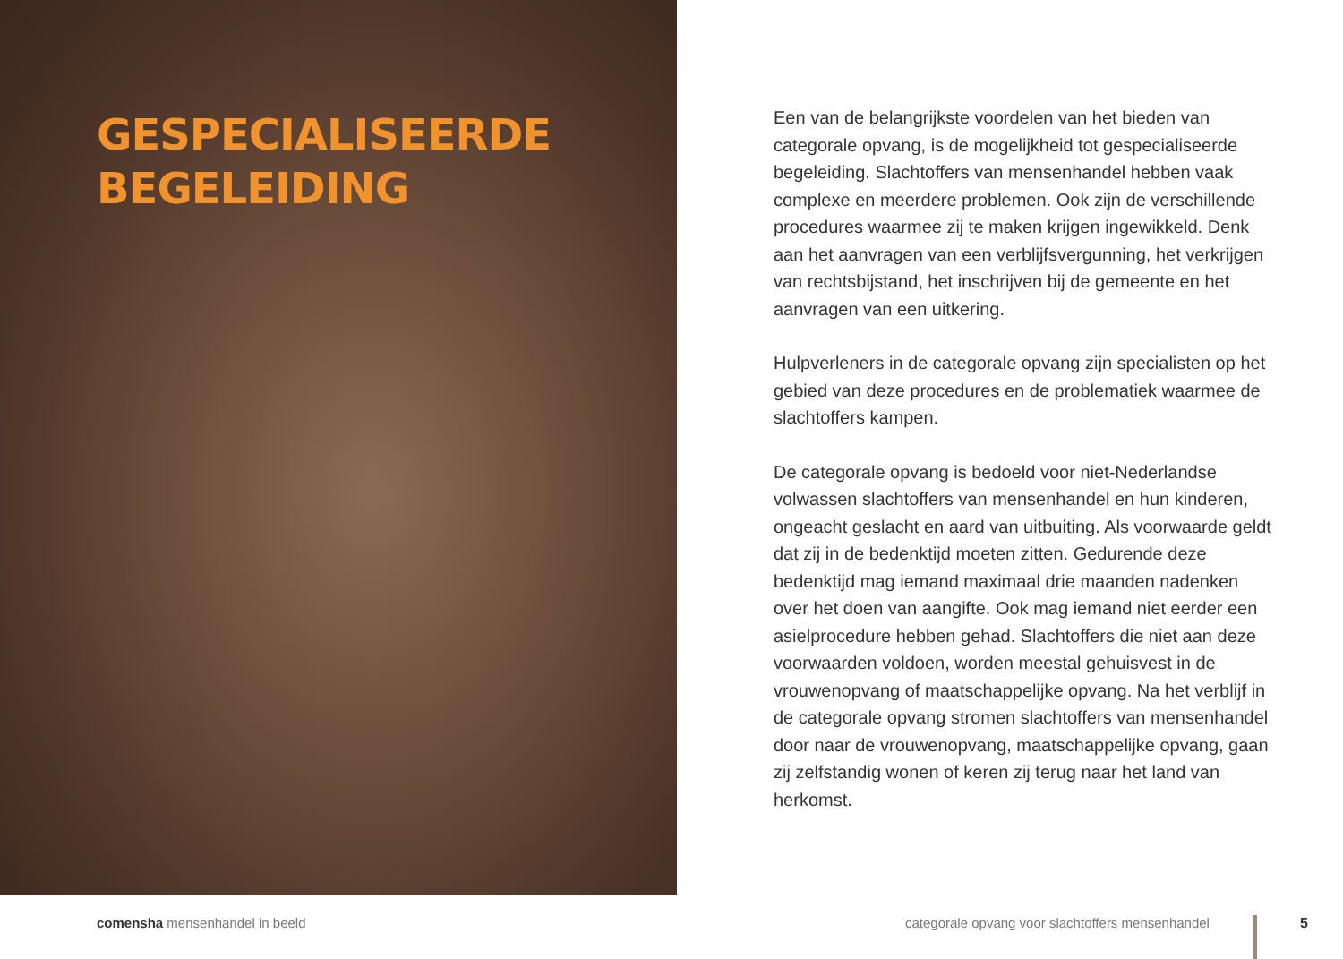GESPECIALISEERDE
BEGELEIDING
Een van de belangrijkste voordelen van het bieden van categorale opvang, is de mogelijkheid tot gespecialiseerde begeleiding. Slachtoffers van mensenhandel hebben vaak complexe en meerdere problemen. Ook zijn de verschillende procedures waarmee zij te maken krijgen ingewikkeld. Denk aan het aanvragen van een verblijfsvergunning, het verkrijgen van rechtsbijstand, het inschrijven bij de gemeente en het aanvragen van een uitkering.
Hulpverleners in de categorale opvang zijn specialisten op het gebied van deze procedures en de problematiek waarmee de slachtoffers kampen.
De categorale opvang is bedoeld voor niet-Nederlandse volwassen slachtoffers van mensenhandel en hun kinderen, ongeacht geslacht en aard van uitbuiting. Als voorwaarde geldt dat zij in de bedenktijd moeten zitten. Gedurende deze bedenktijd mag iemand maximaal drie maanden nadenken over het doen van aangifte. Ook mag iemand niet eerder een asielprocedure hebben gehad. Slachtoffers die niet aan deze voorwaarden voldoen, worden meestal gehuisvest in de vrouwenopvang of maatschappelijke opvang. Na het verblijf in de categorale opvang stromen slachtoffers van mensenhandel door naar de vrouwenopvang, maatschappelijke opvang, gaan zij zelfstandig wonen of keren zij terug naar het land van herkomst.
comensha mensenhandel in beeld
categorale opvang voor slachtoffers mensenhandel
5